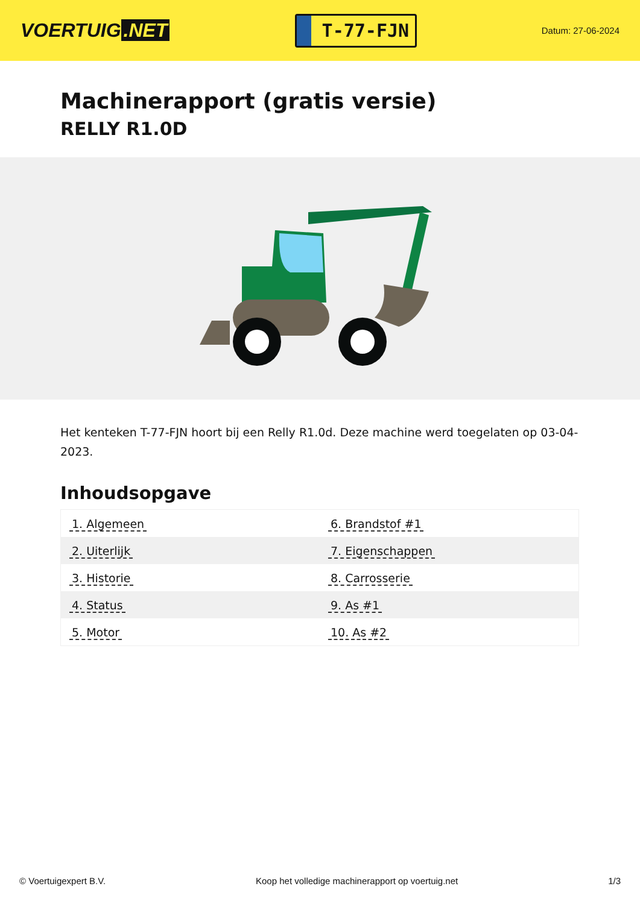VOERTUIG.NET
T-77-FJN
Datum: 27-06-2024
Machinerapport (gratis versie)
RELLY R1.0D
Het kenteken T-77-FJN hoort bij een Relly R1.0d. Deze machine werd toegelaten op 03-04-2023.
Inhoudsopgave
| 1. Algemeen | 6. Brandstof #1 |
| 2. Uiterlijk | 7. Eigenschappen |
| 3. Historie | 8. Carrosserie |
| 4. Status | 9. As #1 |
| 5. Motor | 10. As #2 |
© Voertuigexpert B.V. Koop het volledige machinerapport op voertuig.net 1/3